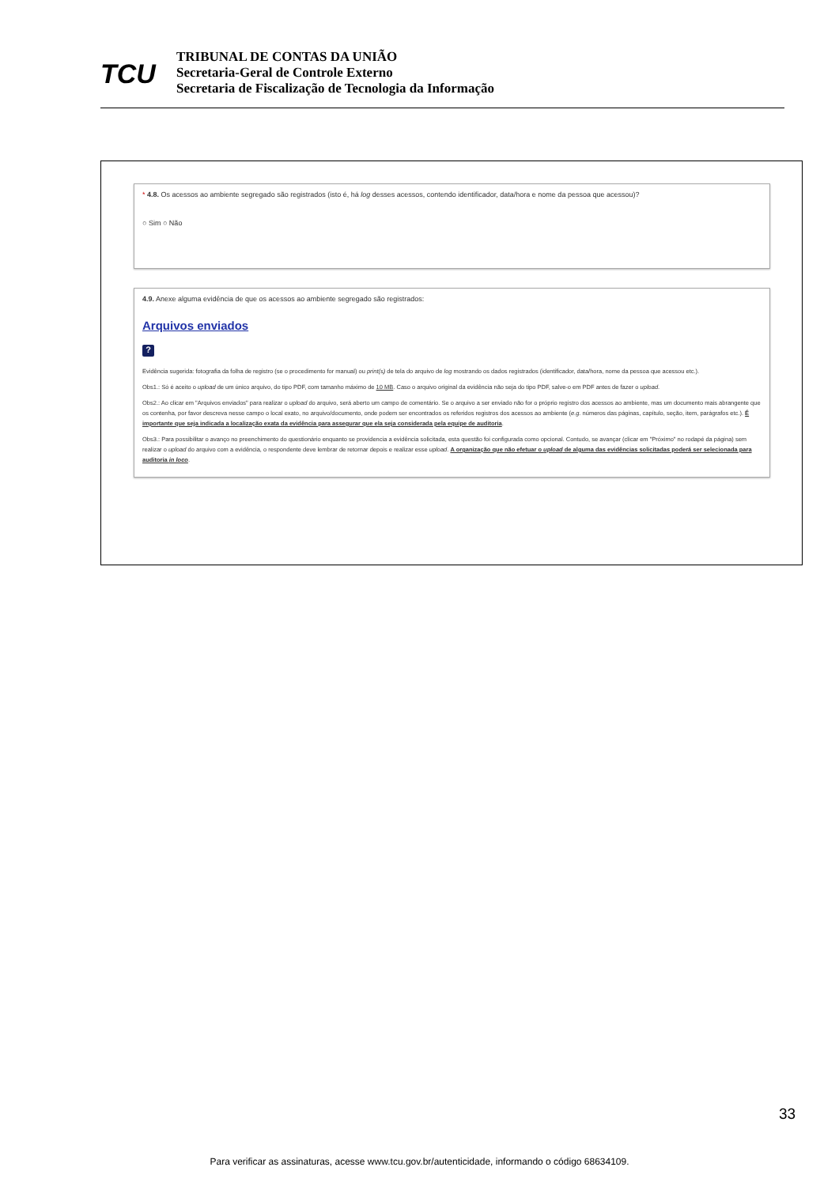TCU
TRIBUNAL DE CONTAS DA UNIÃO
Secretaria-Geral de Controle Externo
Secretaria de Fiscalização de Tecnologia da Informação
* 4.8. Os acessos ao ambiente segregado são registrados (isto é, há log desses acessos, contendo identificador, data/hora e nome da pessoa que acessou)?
○ Sim ○ Não
4.9. Anexe alguma evidência de que os acessos ao ambiente segregado são registrados:
Arquivos enviados
?
Evidência sugerida: fotografia da folha de registro (se o procedimento for manual) ou print(s) de tela do arquivo de log mostrando os dados registrados (identificador, data/hora, nome da pessoa que acessou etc.).
Obs1.: Só é aceito o upload de um único arquivo, do tipo PDF, com tamanho máximo de 10 MB. Caso o arquivo original da evidência não seja do tipo PDF, salve-o em PDF antes de fazer o upload.
Obs2.: Ao clicar em "Arquivos enviados" para realizar o upload do arquivo, será aberto um campo de comentário. Se o arquivo a ser enviado não for o próprio registro dos acessos ao ambiente, mas um documento mais abrangente que os contenha, por favor descreva nesse campo o local exato, no arquivo/documento, onde podem ser encontrados os referidos registros dos acessos ao ambiente (e.g. números das páginas, capítulo, seção, item, parágrafos etc.). É importante que seja indicada a localização exata da evidência para assegurar que ela seja considerada pela equipe de auditoria.
Obs3.: Para possibilitar o avanço no preenchimento do questionário enquanto se providencia a evidência solicitada, esta questão foi configurada como opcional. Contudo, se avançar (clicar em "Próximo" no rodapé da página) sem realizar o upload do arquivo com a evidência, o respondente deve lembrar de retornar depois e realizar esse upload. A organização que não efetuar o upload de alguma das evidências solicitadas poderá ser selecionada para auditoria in loco.
33
Para verificar as assinaturas, acesse www.tcu.gov.br/autenticidade, informando o código 68634109.